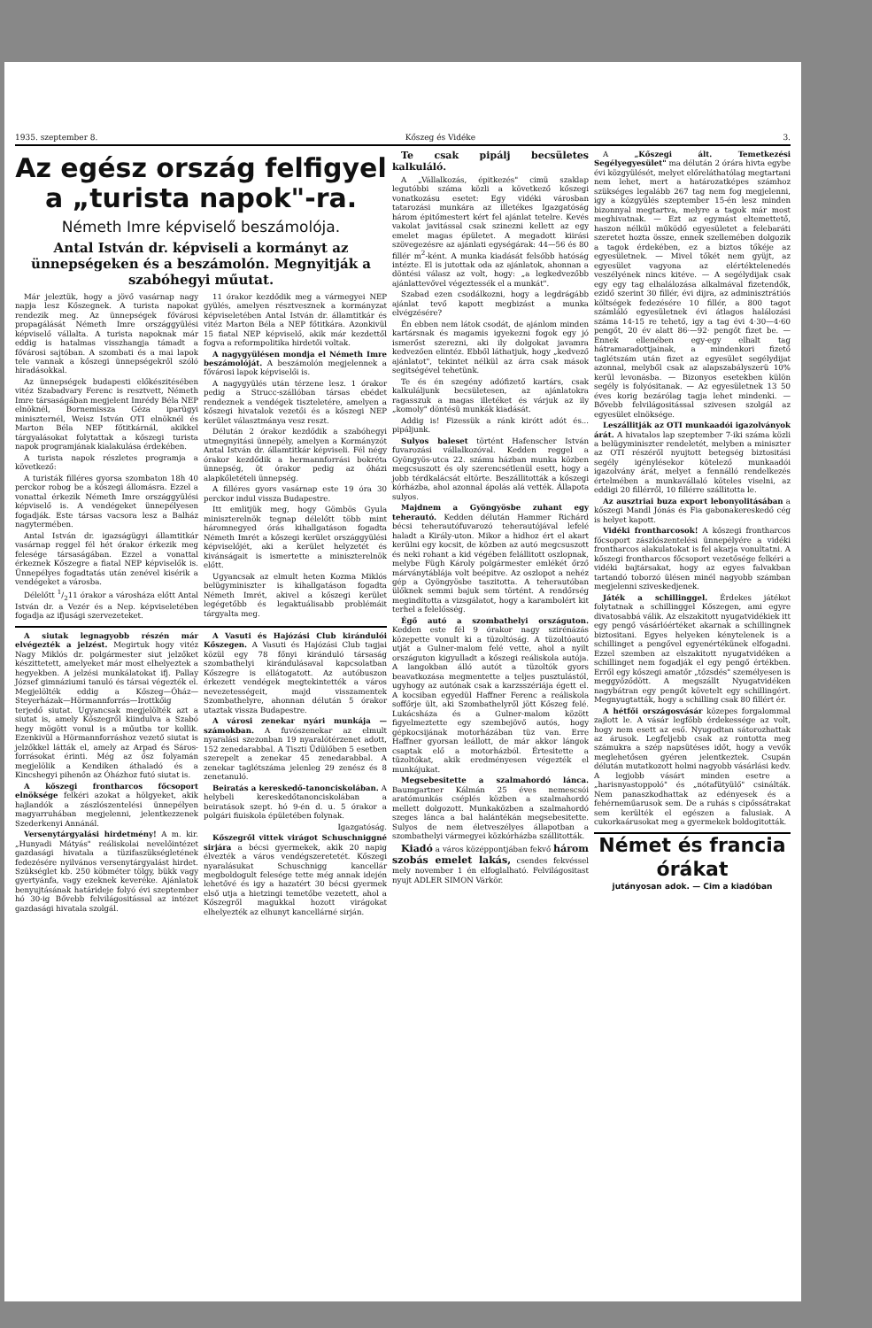1935. szeptember 8. Kőszeg és Vidéke 3.
Az egész ország felfigyel a „turista napok"-ra.
Németh Imre képviselő beszámolója.
Antal István dr. képviseli a kormányt az ünnepségeken és a beszámolón. Megnyitják a szabóhegyi műutat.
Már jeleztük, hogy a jövő vasárnap nagy napja lesz Kőszegnek. A turista napokat rendezik meg. Az ünnepségek fővárosi propagálását Németh Imre országgyülési képviselő vállalta. A turista napoknak már eddig is hatalmas visszhangja támadt a fővárosi sajtóban. A szombati és a mai lapok tele vannak a kőszegi ünnepségekről szóló hiradásokkal.
Az ünnepségek budapesti előkészitésében vitéz Szabadvary Ferenc is resztvett, Németh Imre társaságában megjelent Imrédy Béla NEP elnöknél, Bornemissza Géza iparügyi miniszternél, Weisz István OTI elnöknél és Marton Béla NEP főtitkárnál, akikkel tárgyalásokat folytattak a kőszegi turista napok programjának kialakulása érdekében.
A turista napok részletes programja a következő:
A turisták filléres gyorsa szombaton 18h 40 perckor robog be a kőszegi állomásra. Ezzel a vonattal érkezik Németh Imre országgyülési képviselő is. A vendégeket ünnepélyesen fogadják. Este társas vacsora lesz a Balház nagytermében.
Antal István dr. igazságügyi államtitkár vasárnap reggel fél hét órakor érkezik meg feleségе társaságában. Ezzel a vonattal érkeznek Kőszegre a fiatal NEP képviselők is. Ünnepélyes fogadtatás után zenével kisérik a vendégeket a városba.
Délelőtt 1/211 órakor a városháza előtt Antal István dr. a Vezér és a Nep. képviseletében fogadja az ifjusági szervezeteket.
11 órakor kezdődik meg a vármegyei NEP gyülés, amelyen résztvesznek a kormányzat képviseletében Antal István dr. államtitkár és vitéz Marton Béla a NEP főtitkára. Azonkivül 15 fiatal NEP képviselő, akik már kezdettől fogva a reformpolitika hirdetői voltak.
A nagygyülésen mondja el Németh Imre beszámolóját. A beszámolón megjelennek a fővárosi lapok képviselői is.
A nagygyülés után térzene lesz. 1 órakor pedig a Strucc-szállóban társas ebédet rendeznek a vendégek tiszteletére, amelyen a kőszegi hivatalok vezetői és a kőszegi NEP kerület választmánya vesz reszt.
Délután 2 órakor kezdődik a szabóhegyi utmegnyitási ünnepély, amelyen a Kormányzót Antal István dr. államtitkár képviseli. Fél négy órakor kezdődik a hermannforrási bokréta ünnepség, öt órakor pedig az óházi alapkőletételi ünnepség.
A filléres gyors vasárnap este 19 óra 30 perckor indul vissza Budapestre.
Itt emlitjük meg, hogy Gömbös Gyula miniszterelnök tegnap délelőtt több mint háromnegyed órás kihallgatáson fogadta Németh Imrét a kőszegi kerület országgyülési képviselőjét, aki a kerület helyzetét és kivánságait is ismertette a miniszterelnök előtt.
Ugyancsak az elmult heten Kozma Miklós belügyminiszter is kihallgatáson fogadta Németh Imrét, akivel a kőszegi kerület legégetőbb és legaktuálisabb problémáit tárgyalta meg.
A siutak legnagyobb részén már elvégezték a jelzést. Megirtuk hogy vitéz Nagy Miklós dr. polgármester siut jelzőket készittetett, amelyeket már most elhelyeztek a hegyekben. A jelzési munkálatokat ifj. Pallay József gimnáziumi tanuló és társai végezték el. Megjelölték eddig a Kőszeg—Óház—Steyerházak—Hörmannforrás—Irottkőig terjedő siutat. Ugyancsak megjelölték azt a siutat is, amely Kőszegről kiindulva a Szabó hegy mögött vonul is a műutba tor kollik. Ezenkivül a Hörmannforráshoz vezető siutat is jelzőkkel látták el, amely az Arpad és Sáros-forrásokat érinti. Még az ősz folyamán megjelölik a Kendiken áthaladó és a Kincshegyi pihenőn az Óházhoz futó siutat is.
A kőszegi frontharcos főcsoport elnöksége felkéri azokat a hölgyeket, akik hajlandók a zászlószentelési ünnepélyen magyarruhában megjelenni, jelentkezzenek Szederkenyi Annánál.
Versenytárgyalási hirdetmény! A m. kir. „Hunyadi Mátyás" reáliskolai nevelőintézet gazdasági hivatala a tüzifaszükségletének fedezésére nyilvános versenytárgyalást hirdet. Szükséglet kb. 250 köbméter tölgy, bükk vagy gyertyánfa, vagy ezeknek keveréke. Ajánlatok benyujtásának határideje folyó évi szeptember hó 30-ig Bővebb felvilágositással az intézet gazdasági hivatala szolgál.
A Vasuti és Hajózási Club kirándulói Kőszegen. A Vasuti és Hajózási Club tagjai közül egy 78 főnyi kiránduló társaság szombathelyi kirándulásaval kapcsolatban Kőszegre is ellátogatott. Az autóbuszon érkezett vendégek megtekintették a város nevezetességeit, majd visszamentek Szombathelyre, ahonnan délután 5 órakor utaztak vissza Budapestre.
A városi zenekar nyári munkája — számokban. A fuvószenekar az elmult nyaralási szezonban 19 nyaralótérzenet adott, 152 zenedarabbal. A Tiszti Üdülőben 5 esetben szerepelt a zenekar 45 zenedarabbal. A zenekar taglétszáma jelenleg 29 zenész és 8 zenetanuló.
Beiratás a kereskedő-tanonciskolában. A helybeli kereskedőtanonciskolában a beiratások szept. hó 9-én d. u. 5 órakor a polgári fiuiskola épületében folynak.
Igazgatóság.
Kőszegről vittek virágot Schuschniggné sirjára a bécsi gyermekek, akik 20 napig élvezték a város vendégszeretetét. Kőszegi nyaralásukat Schuschnigg kancellár megboldogult felesége tette még annak idején lehetővé és igy a hazatért 30 bécsi gyermek első utja a hietzingi temetőbe vezetett, ahol a Kőszegről magukkal hozott virágokat elhelyezték az elhunyt kancellárné sirján.
Te csak pipálj becsületes kalkuláló.
A „Vállalkozás, épitkezés" cimü szaklap legutóbbi száma közli a következő kőszegi vonatkozásu esetet: Egy vidéki városban tatarozási munkára az illetékes Igazgatóság három épitőmestert kért fel ajánlat tetelre. Kevés vakolat javitással csak szinezni kellett az egy emelet magas épületet. A megadott kiirási szövegezésre az ajánlati egységárak: 44—56 és 80 fillér m<sup>2</sup>-ként. A munka kiadását felsőbb hatóság intézte. El is jutottak oda az ajánlatok, ahonnan a döntési válasz az volt, hogy: „a legkedvezőbb ajánlattevővel végeztessék el a munkát".
Szabad ezen csodálkozni, hogy a legdrágább ajánlat tevő kapott megbizást a munka elvégzésére?
Én ebben nem látok csodát, de ajánlom minden kartársnak és magamis igyekezni fogok egy jó ismerőst szerezni, aki ily dolgokat javamra kedvezően elintéz. Ebből láthatjuk, hogy „kedvező ajánlatot", tekintet nélkül az árra csak mások segitségével tehetünk.
Te és én szegény adófizető kartárs, csak kalkuláljunk becsületesen, az ajánlatokra ragasszuk a magas illetéket és várjuk az ily „komoly" döntésü munkák kiadását.
Addig is! Fizessük a ránk kirótt adót és... pipáljunk.
Sulyos baleset történt Hafenscher István fuvarozási vállalkozóval. Kedden reggel a Gyöngyös-utca 22. számu házban munka közben megcsuszott és oly szerencsétlenül esett, hogy a jobb térdkalácsát eltörte. Beszállitották a kőszegi kórházba, ahol azonnal ápolás alá vették. Állapota sulyos.
Majdnem a Gyöngyösbe zuhant egy teherautó. Kedden délután Hammer Richárd bécsi teherautófuvarozó teherautójával lefelé haladt a Király-uton. Mikor a hidhoz ért el akart kerülni egy kocsit, de közben az autó megcsuszott és neki rohant a kid végében felállitott oszlopnak, melybe Fügh Károly polgármester emlékét őrző márványtáblája volt beépitve. Az oszlopot a nehéz gép a Gyöngyösbe taszitotta. A teherautóban ülőknek semmi bajuk sem történt. A rendőrség megindította a vizsgálatot, hogy a karambolért kit terhel a felelősség.
Égő autó a szombathelyi országuton. Kedden este fél 9 órakor nagy szirénázás közepette vonult ki a tüzoltóság. A tüzoltóautó utját a Gulner-malom felé vette, ahol a nyilt országuton kigyulladt a kőszegi reáliskola autója. A langokban álló autót a tüzoltók gyors beavatkozása megmentette a teljes pusztulástól, ugyhogy az autónak csak a karzsszériája égett el. A kocsiban egyedül Haffner Ferenc a reáliskola soffőrje ült, aki Szombathelyről jött Kőszeg felé. Lukácsháza és a Gulner-malom között figyelmeztette egy szembejövő autós, hogy gépkocsijának motorházában tüz van. Erre Haffner gyorsan leállott, de már akkor lángok csaptak elő a motorházból. Értesitette a tüzoltókat, akik eredményesen végezték el munkájukat.
Megsebesitette a szalmahordó lánca. Baumgartner Kálmán 25 éves nemescsói aratómunkás cséplés közben a szalmahordó mellett dolgozott. Munkaközben a szalmahordó szeges lánca a bal halántékán megsebesitette. Sulyos de nem életveszélyes állapotban a szombathelyi vármegyei közkórházba szállitották.
Kiadó a város középpontjában fekvő három szobás emelet lakás, csendes fekvéssel mely november 1 én elfoglalható. Felvilágositast nyujt ADLER SIMON Várkör.
A „Kőszegi ált. Temetkezési Segélyegyesület" ma délután 2 órára hivta egybe évi közgyülését, melyet előreláthatólag megtartani nem lehet, mert a határozatképes számhoz szükséges legalább 267 tag nem fog megjelenni, igy a közgyülés szeptember 15-én lesz minden bizonnyal megtartva, melyre a tagok már most meghivatnak. — Ezt az egymást eltemettető, haszon nélkül működő egyesületet a felebaráti szeretet hozta össze, ennek szellemében dolgozik a tagok érdekében, ez a biztos tőkéje az egyesületnek. — Mivel tőkét nem gyüjt, az egyesület vagyona az elértéktelenedés veszélyének nincs kitéve. — A segélydijak csak egy egy tag elhalálozása alkalmával fizetendők, ezidő szerint 30 fillér, évi dijra, az adminisztrátiós költségek fedezésére 10 fillér, a 800 tagot számláló egyesületnek évi átlagos halálozási száma 14-15 re tehető, igy a tag évi 4·30—4·60 pengőt, 20 év alatt 86·—92· pengőt fizet be. — Ennek ellenében egy-egy elhalt tag hátramaradottjainak, a mindenkori fizető taglétszám után fizet az egyesület segélydijat azonnal, melyből csak az alapszabályszerü 10% kerül levonásba. — Bizonyos esetekben külön segély is folyósitanak. — Az egyesületnek 13 50 éves korig bezárólag tagja lehet mindenki. — Bővebb felvilágositással szivesen szolgál az egyesület elnöksége.
Leszállitják az OTI munkaadói igazolványok árát. A hivatalos lap szeptember 7-iki száma közli a belügyminiszter rendeletét, melyben a miniszter az OTI részéről nyujtott betegség biztositási segély igénylésekor kötelező munkaadói igazolvány árát, melyet a fennálló rendelkezés értelmében a munkavállaló köteles viselni, az eddigi 20 fillérről, 10 fillérre szállitotta le.
Az ausztriai buza export lebonyolitásában a kőszegi Mandl Jónás és Fia gabonakereskedő cég is helyet kapott.
Vidéki frontharcosok! A kőszegi frontharcos főcsoport zászlószentelési ünnepélyére a vidéki frontharcos alakulatokat is fel akarja vonultatni. A kőszegi frontharcos főcsoport vezetősége felkéri a vidéki bajtársakat, hogy az egyes falvakban tartandó toborzó ülésen minél nagyobb számban megjelenni sziveskedjenek.
Játék a schillinggel. Érdekes játékot folytatnak a schillinggel Kőszegen, ami egyre divatosabbá válik. Az elszakitott nyugatvidékiek itt egy pengő vásárlóértéket akarnak a schillingnek biztositani. Egyes helyeken kénytelenek is a schillinget a pengővel egyenértékünek elfogadni. Ezzel szemben az elszakitott nyugatvidéken a schillinget nem fogadják el egy pengő értékben. Erről egy kőszegi amatőr „tőzsdés" személyesen is meggyőződött. A megszállt Nyugatvidéken nagybátran egy pengőt követelt egy schillingért. Megnyugtatták, hogy a schilling csak 80 fillért ér.
A hétfői országosvásár közepes forgalommal zajlott le. A vásár legfőbb érdekessége az volt, hogy nem esett az eső. Nyugodtan sátorozhattak az árusok. Legfeljebb csak az rontotta meg számukra a szép napsütéses időt, hogy a vevők meglehetősen gyéren jelentkeztek. Csupán délután mutatkozott holmi nagyobb vásárlási kedv. A legjobb vásárt minden esetre a „harisnyastoppoló" és „nótafütyülő" csinálták. Nem panaszkodhattak az edényesek és a fehérneműarusok sem. De a ruhás s cipőssátrakat sem kerülték el egészen a falusiak. A cukorkaárusokat meg a gyermekek boldogitották.
Német és francia órákat
jutányosan adok. — Cim a kiadóban